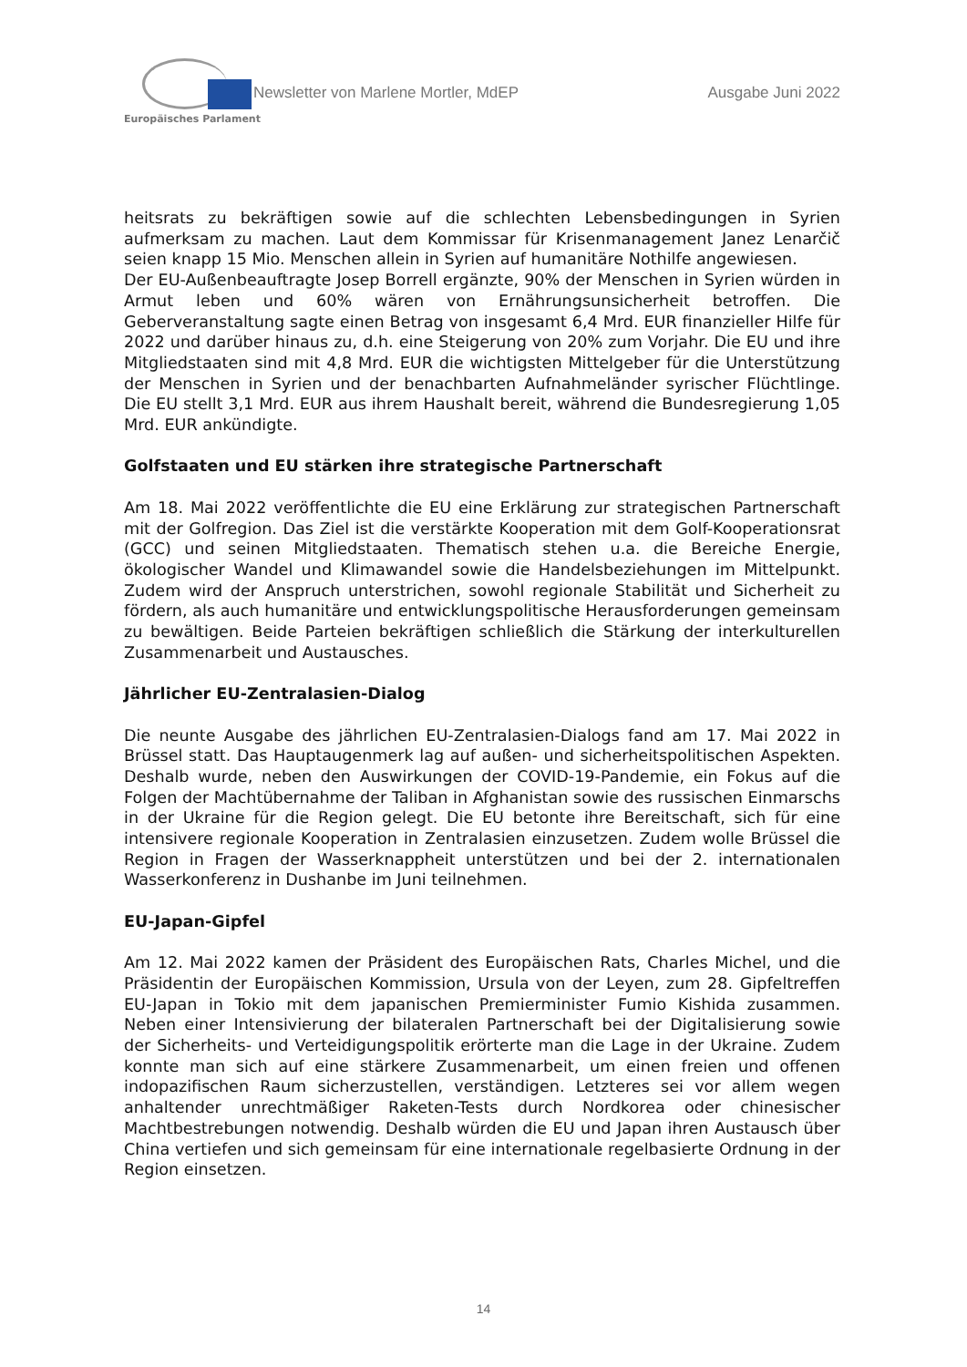Europäisches Parlament
Newsletter von Marlene Mortler, MdEP
Ausgabe Juni 2022
heitsrats zu bekräftigen sowie auf die schlechten Lebensbedingungen in Syrien aufmerksam zu machen. Laut dem Kommissar für Krisenmanagement Janez Lenarčič seien knapp 15 Mio. Menschen allein in Syrien auf humanitäre Nothilfe angewiesen.
Der EU-Außenbeauftragte Josep Borrell ergänzte, 90% der Menschen in Syrien würden in Armut leben und 60% wären von Ernährungsunsicherheit betroffen. Die Geberveranstaltung sagte einen Betrag von insgesamt 6,4 Mrd. EUR finanzieller Hilfe für 2022 und darüber hinaus zu, d.h. eine Steigerung von 20% zum Vorjahr. Die EU und ihre Mitgliedstaaten sind mit 4,8 Mrd. EUR die wichtigsten Mittelgeber für die Unterstützung der Menschen in Syrien und der benachbarten Aufnahmeländer syrischer Flüchtlinge. Die EU stellt 3,1 Mrd. EUR aus ihrem Haushalt bereit, während die Bundesregierung 1,05 Mrd. EUR ankündigte.
Golfstaaten und EU stärken ihre strategische Partnerschaft
Am 18. Mai 2022 veröffentlichte die EU eine Erklärung zur strategischen Partnerschaft mit der Golfregion. Das Ziel ist die verstärkte Kooperation mit dem Golf-Kooperationsrat (GCC) und seinen Mitgliedstaaten. Thematisch stehen u.a. die Bereiche Energie, ökologischer Wandel und Klimawandel sowie die Handelsbeziehungen im Mittelpunkt. Zudem wird der Anspruch unterstrichen, sowohl regionale Stabilität und Sicherheit zu fördern, als auch humanitäre und entwicklungspolitische Herausforderungen gemeinsam zu bewältigen. Beide Parteien bekräftigen schließlich die Stärkung der interkulturellen Zusammenarbeit und Austausches.
Jährlicher EU-Zentralasien-Dialog
Die neunte Ausgabe des jährlichen EU-Zentralasien-Dialogs fand am 17. Mai 2022 in Brüssel statt. Das Hauptaugenmerk lag auf außen- und sicherheitspolitischen Aspekten. Deshalb wurde, neben den Auswirkungen der COVID-19-Pandemie, ein Fokus auf die Folgen der Machtübernahme der Taliban in Afghanistan sowie des russischen Einmarschs in der Ukraine für die Region gelegt. Die EU betonte ihre Bereitschaft, sich für eine intensivere regionale Kooperation in Zentralasien einzusetzen. Zudem wolle Brüssel die Region in Fragen der Wasserknappheit unterstützen und bei der 2. internationalen Wasserkonferenz in Dushanbe im Juni teilnehmen.
EU-Japan-Gipfel
Am 12. Mai 2022 kamen der Präsident des Europäischen Rats, Charles Michel, und die Präsidentin der Europäischen Kommission, Ursula von der Leyen, zum 28. Gipfeltreffen EU-Japan in Tokio mit dem japanischen Premierminister Fumio Kishida zusammen. Neben einer Intensivierung der bilateralen Partnerschaft bei der Digitalisierung sowie der Sicherheits- und Verteidigungspolitik erörterte man die Lage in der Ukraine. Zudem konnte man sich auf eine stärkere Zusammenarbeit, um einen freien und offenen indopazifischen Raum sicherzustellen, verständigen. Letzteres sei vor allem wegen anhaltender unrechtmäßiger Raketen-Tests durch Nordkorea oder chinesischer Machtbestrebungen notwendig. Deshalb würden die EU und Japan ihren Austausch über China vertiefen und sich gemeinsam für eine internationale regelbasierte Ordnung in der Region einsetzen.
14